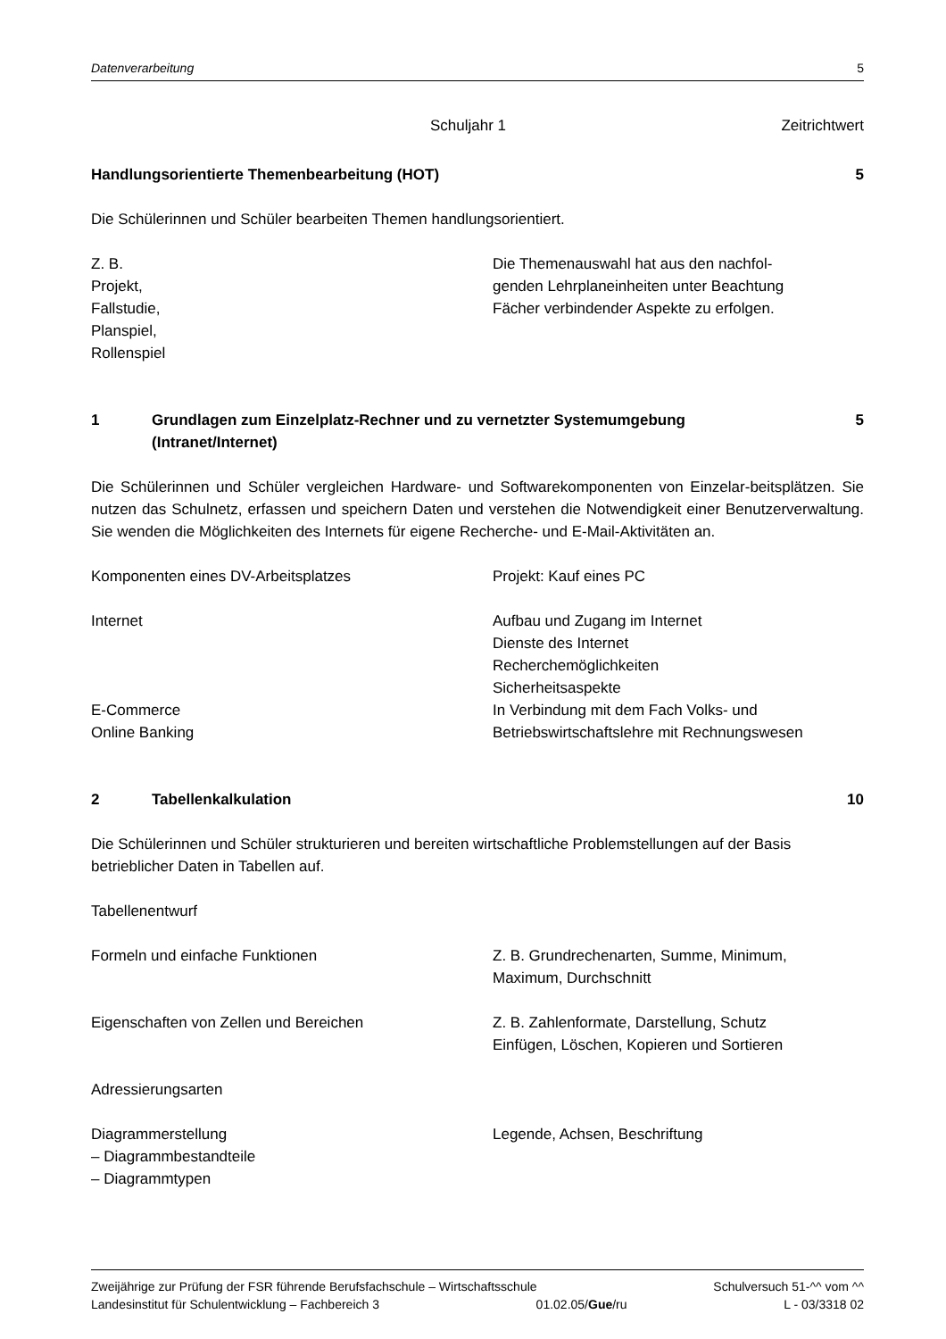Datenverarbeitung 5
Schuljahr 1 Zeitrichtwert
Handlungsorientierte Themenbearbeitung (HOT) 5
Die Schülerinnen und Schüler bearbeiten Themen handlungsorientiert.
Z. B.
Projekt,
Fallstudie,
Planspiel,
Rollenspiel
Die Themenauswahl hat aus den nachfol-
genden Lehrplaneinheiten unter Beachtung
Fächer verbindender Aspekte zu erfolgen.
1 Grundlagen zum Einzelplatz-Rechner und zu vernetzter Systemumgebung
(Intranet/Internet)
5
Die Schülerinnen und Schüler vergleichen Hardware- und Softwarekomponenten von Einzelar-beitsplätzen. Sie nutzen das Schulnetz, erfassen und speichern Daten und verstehen die Notwendigkeit einer Benutzerverwaltung. Sie wenden die Möglichkeiten des Internets für eigene Recherche- und E-Mail-Aktivitäten an.
Komponenten eines DV-Arbeitsplatzes Projekt: Kauf eines PC
Internet Aufbau und Zugang im Internet
Dienste des Internet
Recherchemöglichkeiten
Sicherheitsaspekte
E-Commerce
Online Banking
In Verbindung mit dem Fach Volks- und
Betriebswirtschaftslehre mit Rechnungswesen
2 Tabellenkalkulation 10
Die Schülerinnen und Schüler strukturieren und bereiten wirtschaftliche Problemstellungen auf der Basis betrieblicher Daten in Tabellen auf.
Tabellenentwurf
Formeln und einfache Funktionen Z. B. Grundrechenarten, Summe, Minimum,
Maximum, Durchschnitt
Eigenschaften von Zellen und Bereichen Z. B. Zahlenformate, Darstellung, Schutz
Einfügen, Löschen, Kopieren und Sortieren
Adressierungsarten
Diagrammerstellung
– Diagrammbestandteile
– Diagrammtypen
Legende, Achsen, Beschriftung
Zweijährige zur Prüfung der FSR führende Berufsfachschule – Wirtschaftsschule Schulversuch 51-^^ vom ^^
Landesinstitut für Schulentwicklung – Fachbereich 3 01.02.05/Gue/ru L - 03/3318 02